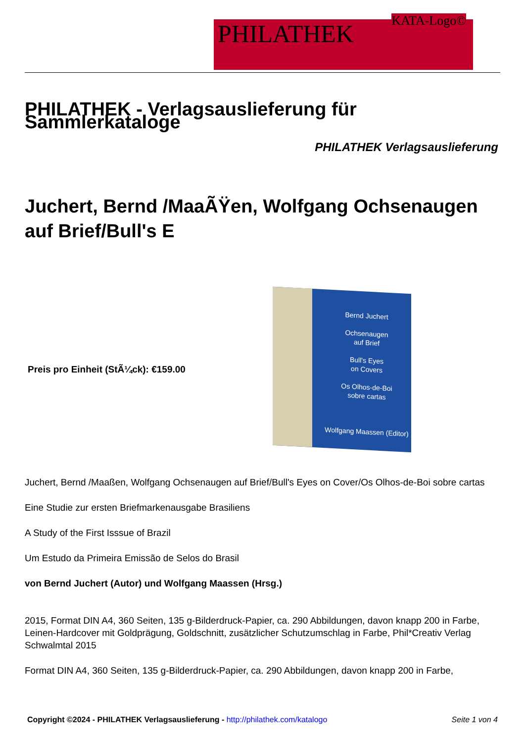PHILATHEK
KATA-Logo©
PHILATHEK - Verlagsauslieferung für Sammlerkataloge
PHILATHEK Verlagsauslieferung
Juchert, Bernd /MaaÃŸen, Wolfgang Ochsenaugen auf Brief/Bull's E
Preis pro Einheit (StÃ¼ck): €159.00
Bernd Juchert
Ochsenaugen
auf Brief
Bull's Eyes
on Covers
Os Olhos-de-Boi
sobre cartas
Wolfgang Maassen (Editor)
Juchert, Bernd /Maaßen, Wolfgang Ochsenaugen auf Brief/Bull's Eyes on Cover/Os Olhos-de-Boi sobre cartas
Eine Studie zur ersten Briefmarkenausgabe Brasiliens
A Study of the First Isssue of Brazil
Um Estudo da Primeira Emissão de Selos do Brasil
von Bernd Juchert (Autor) und Wolfgang Maassen (Hrsg.)
2015, Format DIN A4, 360 Seiten, 135 g-Bilderdruck-Papier, ca. 290 Abbildungen, davon knapp 200 in Farbe, Leinen-Hardcover mit Goldprägung, Goldschnitt, zusätzlicher Schutzumschlag in Farbe, Phil*Creativ Verlag Schwalmtal 2015
Format DIN A4, 360 Seiten, 135 g-Bilderdruck-Papier, ca. 290 Abbildungen, davon knapp 200 in Farbe,
Copyright ©2024 - PHILATHEK Verlagsauslieferung - http://philathek.com/katalogo Seite 1 von 4